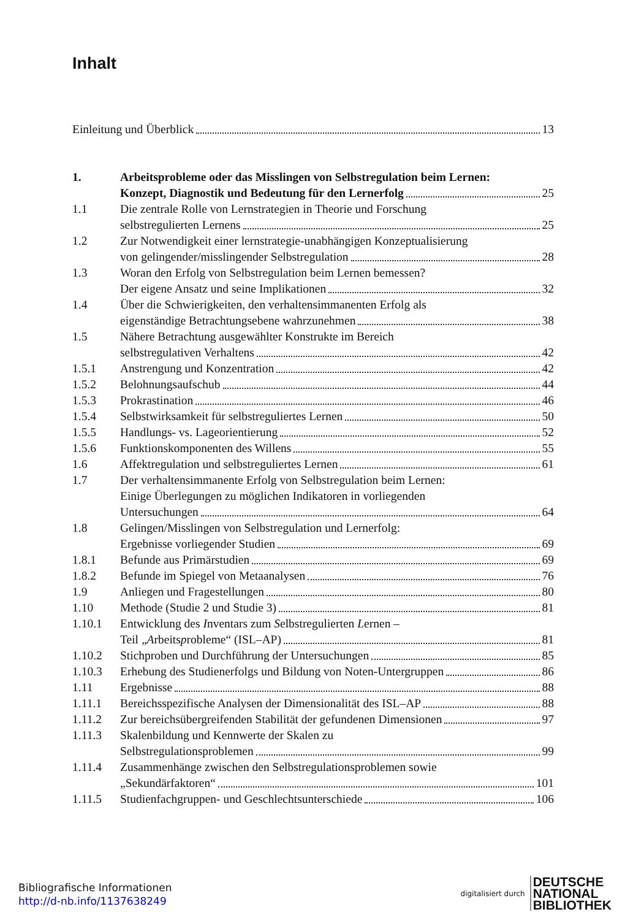Inhalt
Einleitung und Überblick 13
1. Arbeitsprobleme oder das Misslingen von Selbstregulation beim Lernen:
Konzept, Diagnostik und Bedeutung für den Lernerfolg 25
1.1 Die zentrale Rolle von Lernstrategien in Theorie und Forschung
selbstregulierten Lernens 25
1.2 Zur Notwendigkeit einer lernstrategie-unabhängigen Konzeptualisierung
von gelingender/misslingender Selbstregulation 28
1.3 Woran den Erfolg von Selbstregulation beim Lernen bemessen?
Der eigene Ansatz und seine Implikationen 32
1.4 Über die Schwierigkeiten, den verhaltensimmanenten Erfolg als
eigenständige Betrachtungsebene wahrzunehmen 38
1.5 Nähere Betrachtung ausgewählter Konstrukte im Bereich
selbstregulativen Verhaltens 42
1.5.1 Anstrengung und Konzentration 42
1.5.2 Belohnungsaufschub 44
1.5.3 Prokrastination 46
1.5.4 Selbstwirksamkeit für selbstreguliertes Lernen 50
1.5.5 Handlungs- vs. Lageorientierung 52
1.5.6 Funktionskomponenten des Willens 55
1.6 Affektregulation und selbstreguliertes Lernen 61
1.7 Der verhaltensimmanente Erfolg von Selbstregulation beim Lernen:
Einige Überlegungen zu möglichen Indikatoren in vorliegenden
Untersuchungen 64
1.8 Gelingen/Misslingen von Selbstregulation und Lernerfolg:
Ergebnisse vorliegender Studien 69
1.8.1 Befunde aus Primärstudien 69
1.8.2 Befunde im Spiegel von Metaanalysen 76
1.9 Anliegen und Fragestellungen 80
1.10 Methode (Studie 2 und Studie 3) 81
1.10.1 Entwicklung des Inventars zum Selbstregulierten Lernen –
Teil „ A rbeits p robleme“ (ISL–AP) 81
1.10.2 Stichproben und Durchführung der Untersuchungen 85
1.10.3 Erhebung des Studienerfolgs und Bildung von Noten-Untergruppen 86
1.11 Ergebnisse 88
1.11.1 Bereichsspezifische Analysen der Dimensionalität des ISL–AP 88
1.11.2 Zur bereichsübergreifenden Stabilität der gefundenen Dimensionen 97
1.11.3 Skalenbildung und Kennwerte der Skalen zu
Selbstregulationsproblemen 99
1.11.4 Zusammenhänge zwischen den Selbstregulationsproblemen sowie
„Sekundärfaktoren“ 101
1.11.5 Studienfachgruppen- und Geschlechtsunterschiede 106
Bibliografische Informationen
http://d-nb.info/1137638249
digitalisiert durch
DEUTSCHE
NATIONAL
BIBLIOTHEK